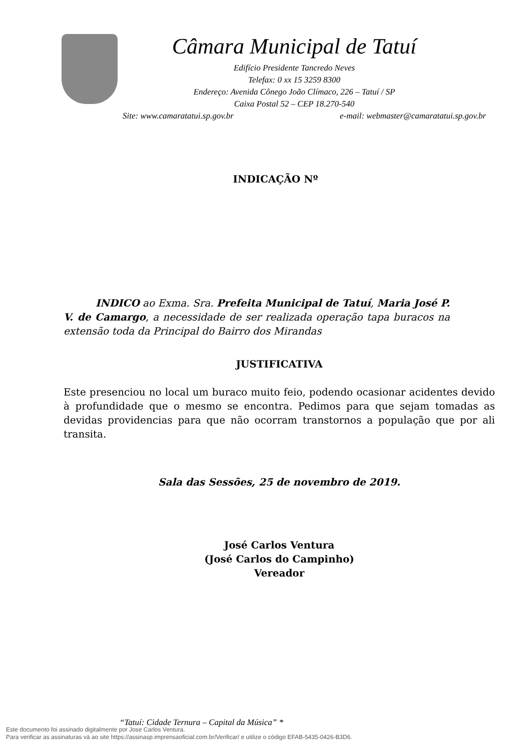Câmara Municipal de Tatuí
Edifício Presidente Tancredo Neves
Telefax: 0 xx 15 3259 8300
Endereço: Avenida Cônego João Clímaco, 226 – Tatuí / SP
Caixa Postal 52 – CEP 18.270-540
Site: www.camaratatui.sp.gov.br e-mail: webmaster@camaratatui.sp.gov.br
INDICAÇÃO Nº
INDICO ao Exma. Sra. Prefeita Municipal de Tatuí, Maria José P. V. de Camargo, a necessidade de ser realizada operação tapa buracos na extensão toda da Principal do Bairro dos Mirandas
JUSTIFICATIVA
Este presenciou no local um buraco muito feio, podendo ocasionar acidentes devido à profundidade que o mesmo se encontra. Pedimos para que sejam tomadas as devidas providencias para que não ocorram transtornos a população que por ali transita.
Sala das Sessões, 25 de novembro de 2019.
José Carlos Ventura
(José Carlos do Campinho)
Vereador
“Tatuí: Cidade Ternura – Capital da Música” *
Este documento foi assinado digitalmente por Jose Carlos Ventura.
Para verificar as assinaturas vá ao site https://assinasp.imprensaoficial.com.br/Verificar/ e utilize o código EFAB-5435-0426-B3D6.